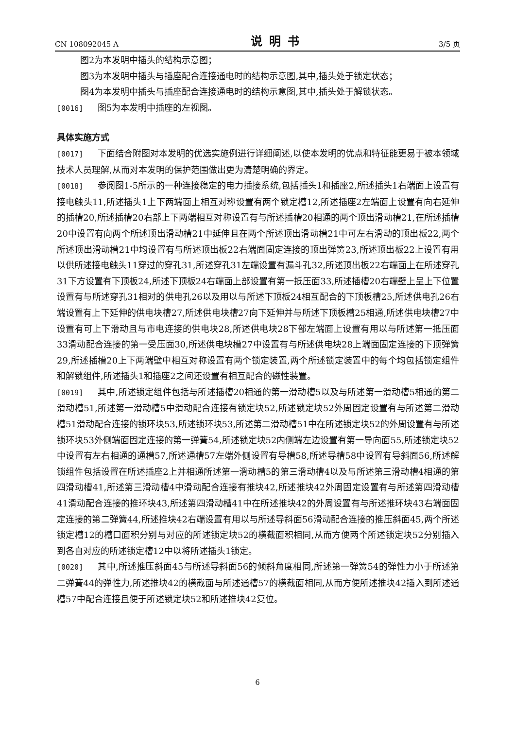CN 108092045 A 说明书 3/5 页
图2为本发明中插头的结构示意图；
图3为本发明中插头与插座配合连接通电时的结构示意图,其中,插头处于锁定状态；
图4为本发明中插头与插座配合连接通电时的结构示意图,其中,插头处于解锁状态。
[0016] 图5为本发明中插座的左视图。
具体实施方式
[0017] 下面结合附图对本发明的优选实施例进行详细阐述,以使本发明的优点和特征能更易于被本领域技术人员理解,从而对本发明的保护范围做出更为清楚明确的界定。
[0018] 参阅图1-5所示的一种连接稳定的电力插接系统,包括插头1和插座2,所述插头1右端面上设置有接电触头11,所述插头1上下两端面上相互对称设置有两个锁定槽12,所述插座2左端面上设置有向右延伸的插槽20,所述插槽20右部上下两端相互对称设置有与所述插槽20相通的两个顶出滑动槽21,在所述插槽20中设置有向两个所述顶出滑动槽21中延伸且在两个所述顶出滑动槽21中可左右滑动的顶出板22,两个所述顶出滑动槽21中均设置有与所述顶出板22右端面固定连接的顶出弹簧23,所述顶出板22上设置有用以供所述接电触头11穿过的穿孔31,所述穿孔31左端设置有漏斗孔32,所述顶出板22右端面上在所述穿孔31下方设置有下顶板24,所述下顶板24右端面上部设置有第一抵压面33,所述插槽20右端壁上呈上下位置设置有与所述穿孔31相对的供电孔26以及用以与所述下顶板24相互配合的下顶板槽25,所述供电孔26右端设置有上下延伸的供电块槽27,所述供电块槽27向下延伸并与所述下顶板槽25相通,所述供电块槽27中设置有可上下滑动且与市电连接的供电块28,所述供电块28下部左端面上设置有用以与所述第一抵压面33滑动配合连接的第一受压面30,所述供电块槽27中设置有与所述供电块28上端面固定连接的下顶弹簧29,所述插槽20上下两端壁中相互对称设置有两个锁定装置,两个所述锁定装置中的每个均包括锁定组件和解锁组件,所述插头1和插座2之间还设置有相互配合的磁性装置。
[0019] 其中,所述锁定组件包括与所述插槽20相通的第一滑动槽5以及与所述第一滑动槽5相通的第二滑动槽51,所述第一滑动槽5中滑动配合连接有锁定块52,所述锁定块52外周固定设置有与所述第二滑动槽51滑动配合连接的锁环块53,所述锁环块53,所述第二滑动槽51中在所述锁定块52的外周设置有与所述锁环块53外侧端面固定连接的第一弹簧54,所述锁定块52内侧端左边设置有第一导向面55,所述锁定块52中设置有左右相通的通槽57,所述通槽57左端外侧设置有导槽58,所述导槽58中设置有导斜面56,所述解锁组件包括设置在所述插座2上并相通所述第一滑动槽5的第三滑动槽4以及与所述第三滑动槽4相通的第四滑动槽41,所述第三滑动槽4中滑动配合连接有推块42,所述推块42外周固定设置有与所述第四滑动槽41滑动配合连接的推环块43,所述第四滑动槽41中在所述推块42的外周设置有与所述推环块43右端面固定连接的第二弹簧44,所述推块42右端设置有用以与所述导斜面56滑动配合连接的推压斜面45,两个所述锁定槽12的槽口面积分别与对应的所述锁定块52的横截面积相同,从而方便两个所述锁定块52分别插入到各自对应的所述锁定槽12中以将所述插头1锁定。
[0020] 其中,所述推压斜面45与所述导斜面56的倾斜角度相同,所述第一弹簧54的弹性力小于所述第二弹簧44的弹性力,所述推块42的横截面与所述通槽57的横截面相同,从而方便所述推块42插入到所述通槽57中配合连接且便于所述锁定块52和所述推块42复位。
6